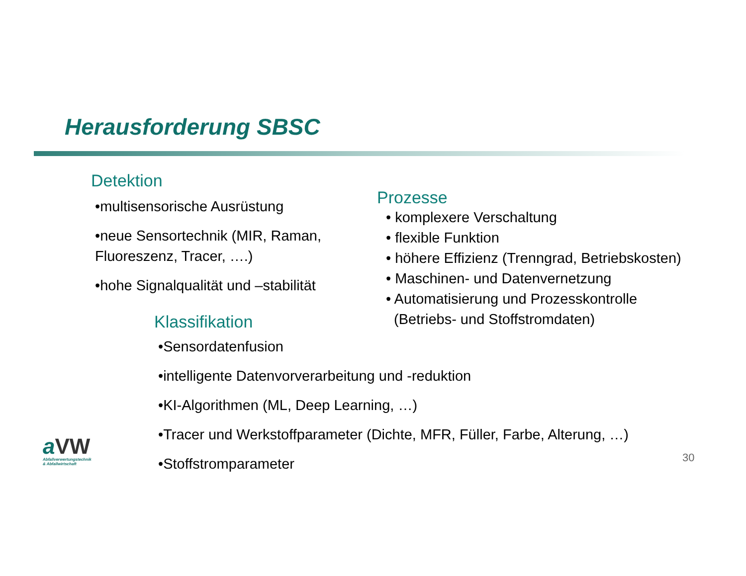Herausforderung SBSC
Detektion
•multisensorische Ausrüstung
•neue Sensortechnik (MIR, Raman, Fluoreszenz, Tracer, ….)
•hohe Signalqualität und –stabilität
Prozesse
• komplexere Verschaltung
• flexible Funktion
• höhere Effizienz (Trenngrad, Betriebskosten)
• Maschinen- und Datenvernetzung
• Automatisierung und Prozesskontrolle
(Betriebs- und Stoffstromdaten)
Klassifikation
•Sensordatenfusion
•intelligente Datenvorverarbeitung und -reduktion
•KI-Algorithmen (ML, Deep Learning, …)
•Tracer und Werkstoffparameter (Dichte, MFR, Füller, Farbe, Alterung, …)
•Stoffstromparameter
aVW
Abfallverwertungstechnik
& Abfallwirtschaft
30